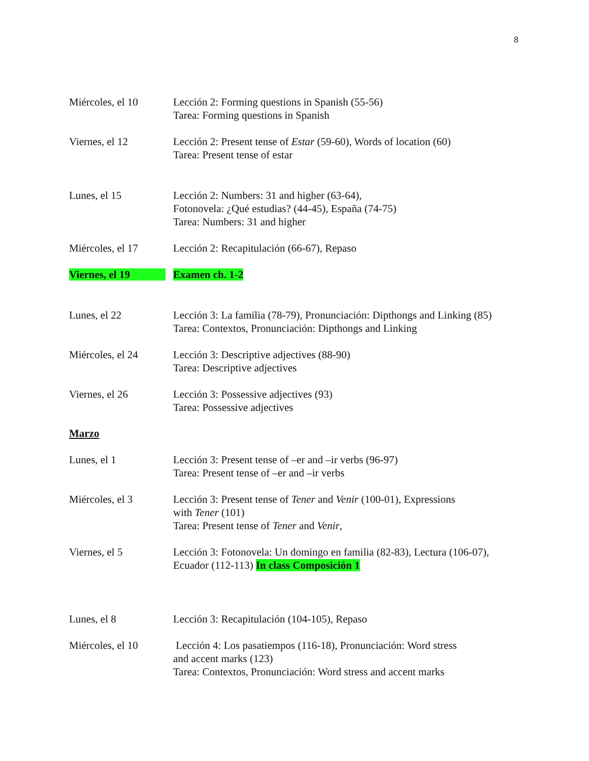8
Miércoles, el 10 Lección 2: Forming questions in Spanish (55-56)
Tarea: Forming questions in Spanish
Viernes, el 12 Lección 2: Present tense of Estar (59-60), Words of location (60)
Tarea: Present tense of estar
Lunes, el 15 Lección 2: Numbers: 31 and higher (63-64),
Fotonovela: ¿Qué estudias? (44-45), España (74-75)
Tarea: Numbers: 31 and higher
Miércoles, el 17 Lección 2: Recapitulación (66-67), Repaso
Viernes, el 19 Examen ch. 1-2
Lunes, el 22 Lección 3: La familia (78-79), Pronunciación: Dipthongs and Linking (85)
Tarea: Contextos, Pronunciación: Dipthongs and Linking
Miércoles, el 24 Lección 3: Descriptive adjectives (88-90)
Tarea: Descriptive adjectives
Viernes, el 26 Lección 3: Possessive adjectives (93)
Tarea: Possessive adjectives
Marzo
Lunes, el 1 Lección 3: Present tense of –er and –ir verbs (96-97)
Tarea: Present tense of –er and –ir verbs
Miércoles, el 3 Lección 3: Present tense of Tener and Venir (100-01), Expressions
with Tener (101)
Tarea: Present tense of Tener and Venir,
Viernes, el 5 Lección 3: Fotonovela: Un domingo en familia (82-83), Lectura (106-07),
Ecuador (112-113) In class Composición 1
Lunes, el 8 Lección 3: Recapitulación (104-105), Repaso
Miércoles, el 10 Lección 4: Los pasatiempos (116-18), Pronunciación: Word stress
and accent marks (123)
Tarea: Contextos, Pronunciación: Word stress and accent marks